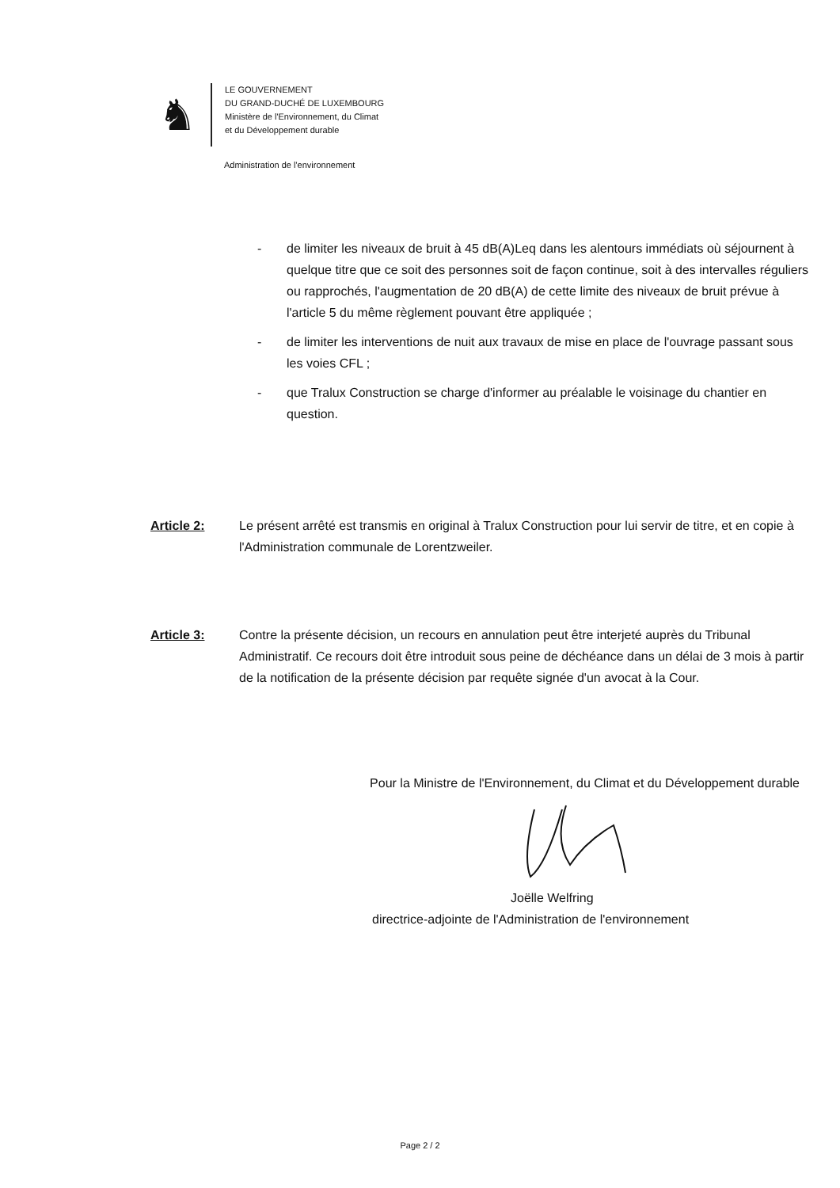♞
LE GOUVERNEMENT
DU GRAND-DUCHÉ DE LUXEMBOURG
Ministère de l'Environnement, du Climat
et du Développement durable
Administration de l'environnement
- de limiter les niveaux de bruit à 45 dB(A)Leq dans les alentours immédiats où séjournent à quelque titre que ce soit des personnes soit de façon continue, soit à des intervalles réguliers ou rapprochés, l'augmentation de 20 dB(A) de cette limite des niveaux de bruit prévue à l'article 5 du même règlement pouvant être appliquée ;
- de limiter les interventions de nuit aux travaux de mise en place de l'ouvrage passant sous les voies CFL ;
- que Tralux Construction se charge d'informer au préalable le voisinage du chantier en question.
Article 2: Le présent arrêté est transmis en original à Tralux Construction pour lui servir de titre, et en copie à l'Administration communale de Lorentzweiler.
Article 3: Contre la présente décision, un recours en annulation peut être interjeté auprès du Tribunal Administratif. Ce recours doit être introduit sous peine de déchéance dans un délai de 3 mois à partir de la notification de la présente décision par requête signée d'un avocat à la Cour.
Pour la Ministre de l'Environnement, du Climat et du Développement durable
Joëlle Welfring
directrice-adjointe de l'Administration de l'environnement
Page 2 / 2